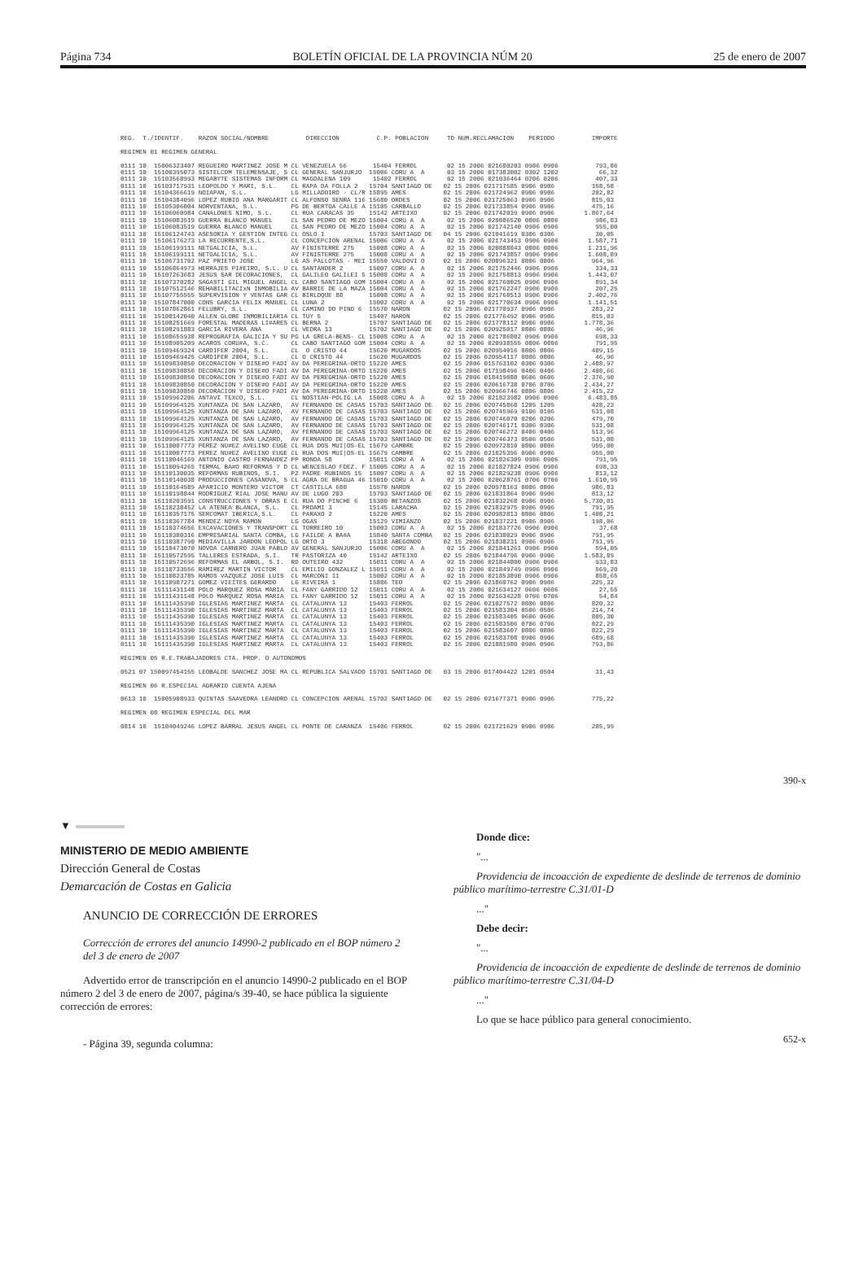Página 734 BOLETÍN OFICIAL DE LA PROVINCIA NÚM 20 25 de enero de 2007
REG.  T./IDENTIF.    RAZON SOCIAL/NOMBRE          DIRECCION          C.P. POBLACION     TD NUM.RECLAMACION    PERIODO          IMPORTE

REGIMEN 01 REGIMEN GENERAL

0111 10  15006323407 REGUEIRO MARTINEZ JOSE M CL VENEZUELA 56       15404 FERROL        02 15 2006 021680203 0906 0906          793,86
0111 10  15100395073 SISTELCOM TELEMENSAJE, S CL GENERAL SANJURJO  15006 CORU A  A      03 15 2006 017383002 0302 1202           66,32
0111 10  15103568993 MEGABYTE SISTEMAS INFORM CL MAGDALENA 109      15402 FERROL        02 15 2006 021036464 0206 0206          407,33
0111 10  15103717931 LEOPOLDO Y MARI, S.L.    CL RAPA DA FOLLA 2   15704 SANTIAGO DE   02 15 2006 021717585 0906 0906          158,58
0111 10  15104366619 NOIAPAN, S.L.            LG MILLADOIRO - CL/R 15895 AMES          02 15 2006 021724962 0906 0906          202,82
0111 10  15104384096 LOPEZ RUBIO ANA MARGARIT CL ALFONSO SENRA 116 15680 ORDES         02 15 2006 021725063 0906 0906          815,03
0111 10  15105306004 NORVENTANA, S.L.         PG DE BERTOA CALLE A 15105 CARBALLO      02 15 2006 021733854 0906 0906          475,16
0111 10  15106060984 CANALONES NIMO, S.L.     CL RUA CARACAS 35    15142 ARTEIXO       02 15 2006 021742039 0906 0906        1.867,64
0111 10  15106083519 GUERRA BLANCO MANUEL     CL SAN PEDRO DE MEZO 15004 CORU A  A      02 15 2006 020886520 0806 0806          986,83
0111 10  15106083519 GUERRA BLANCO MANUEL     CL SAN PEDRO DE MEZO 15004 CORU A  A      02 15 2006 021742140 0906 0906          955,00
0111 10  15106124743 ASESORIA Y GESTION INTEG CL OSLO 1            15703 SANTIAGO DE   04 15 2006 021041619 0306 0306           30,05
0111 10  15106176273 LA RECURRENTE,S.L.       CL CONCEPCION ARENAL 15006 CORU A  A      02 15 2006 021743453 0906 0906        1.587,71
0111 10  15106199111 NETGALICIA, S.L.         AV FINISTERRE 275    15008 CORU A  A      02 15 2006 020888843 0806 0806        1.211,96
0111 10  15106199111 NETGALICIA, S.L.         AV FINISTERRE 275    15008 CORU A  A      02 15 2006 021743857 0906 0906        1.608,89
0111 10  15106731702 PAZ PRIETO JOSE          LG AS PALLOTAS - MEI 15550 VALDOVI O     02 15 2006 020896321 0806 0806          964,96
0111 10  15106864973 HERRAJES PI#EIRO, S.L. U CL SANTANDER 2       15007 CORU A  A      02 15 2006 021752446 0906 0906          334,33
0111 10  15107263683 JESUS SAR DECORACIONES,  CL GALILEO GALILEI 5 15008 CORU A  A      02 15 2006 021758813 0906 0906        1.443,07
0111 10  15107370282 SAGASTI GIL MIGUEL ANGEL CL CABO SANTIAGO GOM 15004 CORU A  A      02 15 2006 021760025 0906 0906          891,34
0111 10  15107512146 REHABILITACIxN INMOBILIA AV BARRIE DE LA MAZA 15004 CORU A  A      02 15 2006 021762247 0906 0906          207,25
0111 10  15107755555 SUPERVISION Y VENTAS GAR CL BIRLOQUE 88       15008 CORU A  A      02 15 2006 021768513 0906 0906        2.402,76
0111 10  15107847000 CONS GARCIA FELIX MANUEL CL LUNA 2            15002 CORU A  A      02 15 2006 021770634 0906 0906        1.141,51
0111 10  15107862861 FELUBRY, S.L.            CL CAMINO DO PINO 6  15570 NARON         02 15 2006 021770937 0906 0906          283,22
0111 10  15108142040 ALLEN GLOBE INMOBILIARIA CL TUY 5             15407 NARON         02 15 2006 021776492 0906 0906          815,03
0111 10  15108251669 FORESTAL MADERAS LI#ARES CL BERNA 2           15707 SANTIAGO DE   02 15 2006 021778112 0906 0906        1.778,36
0111 10  15108291883 GARCIA RIVERA ANA        CL VEDRA 13          15702 SANTIAGO DE   02 15 2006 020925017 0806 0806           46,96
0111 10  15108655938 REPROGRAFIA GALICIA Y SU PG LA GRELA-BENS- CL 15008 CORU A  A      02 15 2006 021786802 0906 0906          698,33
0111 10  15108905209 ACAROS CORU#A, S.C.      CL CABO SANTIAGO GOM 15004 CORU A  A      02 15 2006 020938555 0806 0806          791,95
0111 10  15109469324 CARDIFER 2004, S.L.      CL  O CRISTO 44      15620 MUGARDOS      02 15 2006 020954016 0806 0806          409,15
0111 10  15109469425 CARDIFER 2004, S.L.      CL O CRISTO 44       15620 MUGARDOS      02 15 2006 020954117 0806 0806           46,96
0111 10  15109830850 DECORACION Y DISE#O FADI AV DA PEREGRINA-ORTO 15220 AMES          02 15 2006 015763102 0306 0306        2.488,97
0111 10  15109830850 DECORACION Y DISE#O FADI AV DA PEREGRINA-ORTO 15220 AMES          02 15 2006 017198496 0406 0406        2.408,66
0111 10  15109830850 DECORACION Y DISE#O FADI AV DA PEREGRINA-ORTO 15220 AMES          02 15 2006 018419080 0606 0606        2.376,90
0111 10  15109830850 DECORACION Y DISE#O FADI AV DA PEREGRINA-ORTO 15220 AMES          02 15 2006 020616738 0706 0706        2.434,27
0111 10  15109830850 DECORACION Y DISE#O FADI AV DA PEREGRINA-ORTO 15220 AMES          02 15 2006 020966746 0806 0806        2.415,22
0111 10  15109962206 ANTAVI TEXCO, S.L.       CL NOSTIAN-POLIG.LA  15008 CORU A  A      02 15 2006 021823982 0906 0906        6.483,85
0111 10  15109964125 XUNTANZA DE SAN LAZARO,  AV FERNANDO DE CASAS 15703 SANTIAGO DE   02 15 2006 020745868 1205 1205          428,23
0111 10  15109964125 XUNTANZA DE SAN LAZARO,  AV FERNANDO DE CASAS 15703 SANTIAGO DE   02 15 2006 020745969 0106 0106          531,08
0111 10  15109964125 XUNTANZA DE SAN LAZARO,  AV FERNANDO DE CASAS 15703 SANTIAGO DE   02 15 2006 020746070 0206 0206          479,70
0111 10  15109964125 XUNTANZA DE SAN LAZARO,  AV FERNANDO DE CASAS 15703 SANTIAGO DE   02 15 2006 020746171 0306 0306          531,08
0111 10  15109964125 XUNTANZA DE SAN LAZARO,  AV FERNANDO DE CASAS 15703 SANTIAGO DE   02 15 2006 020746272 0406 0406          513,96
0111 10  15109964125 XUNTANZA DE SAN LAZARO,  AV FERNANDO DE CASAS 15703 SANTIAGO DE   02 15 2006 020746373 0506 0506          531,08
0111 10  15110007773 PEREZ NU#EZ AVELINO EUGE CL RUA DOS MUI|OS-EL 15679 CAMBRE        02 15 2006 020972810 0806 0806          955,00
0111 10  15110007773 PEREZ NU#EZ AVELINO EUGE CL RUA DOS MUI|OS-EL 15679 CAMBRE        02 15 2006 021825396 0906 0906          955,00
0111 10  15110046169 ANTONIO CASTRO FERNANDEZ PP RONDA 58          15011 CORU A  A      02 15 2006 021826309 0906 0906          791,95
0111 10  15110094265 TERMAL BA#O REFORMAS Y D CL WENCESLAO FDEZ. F 15005 CORU A  A      02 15 2006 021827824 0906 0906          698,33
0111 10  15110130035 REFORMAS RUBINOS, S.I.   PZ PADRE RUBINOS 15  15007 CORU A  A      02 15 2006 021829238 0906 0906          813,12
0111 10  15110140038 PRODUCCIONES CASANOVA, S CL AGRA DE BRAGUA 46 15010 CORU A  A      02 15 2006 020628761 0706 0706        1.610,95
0111 10  15110164589 APARICIO MONTERO VICTOR  CT CASTILLA 680      15570 NARON         02 15 2006 020978163 0806 0806          986,83
0111 10  15110198844 RODRIGUEZ RIAL JOSE MANU AV DE LUGO 203       15703 SANTIAGO DE   02 15 2006 021831864 0906 0906          813,12
0111 10  15110203591 CONSTRUCCIONES Y OBRAS E CL RUA DO PINCHE 6   15300 BETANZOS      02 15 2006 021832268 0906 0906        5.730,01
0111 10  15110238452 LA ATENEA BLANCA, S.L.   CL PROAMI 3          15145 LARACHA       02 15 2006 021832975 0906 0906          791,95
0111 10  15110357175 SERCOMAT IBERICA,S.L.    CL PARAXO 2          15220 AMES          02 15 2006 020982813 0806 0806        1.408,21
0111 10  15110367784 MENDEZ NOYA RAMON        LG OGAS              15129 VIMIANZO      02 15 2006 021837221 0906 0906          198,06
0111 10  15110374656 EXCAVACIONES Y TRANSPORT CL TORREIRO 10       15003 CORU A  A      02 15 2006 021837726 0906 0906           37,68
0111 10  15110380316 EMPRESARIAL SANTA COMBA, LG FAILDE A BA#A     15840 SANTA COMBA   02 15 2006 021838029 0906 0906          791,95
0111 10  15110387790 MEDIAVILLA JARDON LEOPOL LG ORTO 3            15318 ABEGONDO      02 15 2006 021838231 0906 0906          791,95
0111 10  15110473070 NOVOA CARNERO JUAN PABLO AV GENERAL SANJURJO  15006 CORU A  A      02 15 2006 021841261 0906 0906          594,05
0111 10  15110572595 TALLERES ESTRADA, S.I.   TR PASTORIZA 40      15142 ARTEIXO       02 15 2006 021844796 0906 0906        1.583,89
0111 10  15110572696 REFORMAS EL ARBOL, S.I.  RD OUTEIRO 432       15011 CORU A  A      02 15 2006 021844800 0906 0906          933,83
0111 10  15110733556 RAMIREZ MARTIN VICTOR    CL EMILIO GONZALEZ L 15011 CORU A  A      02 15 2006 021849749 0906 0906          569,20
0111 10  15110823785 RAMOS VAZQUEZ JOSE LUIS  CL MARCONI 11        15002 CORU A  A      02 15 2006 021853890 0906 0906          858,65
0111 10  15110987271 GOMEZ VIEITES GERARDO    LG RIVEIRA 1         15886 TEO           02 15 2006 021860762 0906 0906          225,32
0111 10  15111431148 POLO MARQUEZ ROSA MARIA  CL FANY GARRIDO 12   15011 CORU A  A      02 15 2006 021634127 0606 0606           27,55
0111 10  15111431148 POLO MARQUEZ ROSA MARIA  CL FANY GARRIDO 12   15011 CORU A  A      02 15 2006 021634228 0706 0706           54,84
0111 10  15111435390 IGLESIAS MARTINEZ MARTA  CL CATALUNYA 13      15403 FERROL        02 15 2006 021027572 0806 0806          820,32
0111 10  15111435390 IGLESIAS MARTINEZ MARTA  CL CATALUNYA 13      15403 FERROL        02 15 2006 021583304 0506 0506          214,74
0111 10  15111435390 IGLESIAS MARTINEZ MARTA  CL CATALUNYA 13      15403 FERROL        02 15 2006 021583405 0606 0606          805,30
0111 10  15111435390 IGLESIAS MARTINEZ MARTA  CL CATALUNYA 13      15403 FERROL        02 15 2006 021583506 0706 0706          822,29
0111 10  15111435390 IGLESIAS MARTINEZ MARTA  CL CATALUNYA 13      15403 FERROL        02 15 2006 021583607 0806 0806          822,29
0111 10  15111435390 IGLESIAS MARTINEZ MARTA  CL CATALUNYA 13      15403 FERROL        02 15 2006 021583708 0906 0906          689,68
0111 10  15111435390 IGLESIAS MARTINEZ MARTA  CL CATALUNYA 13      15403 FERROL        02 15 2006 021881980 0906 0906          793,86

REGIMEN 05 R.E.TRABAJADORES CTA. PROP. O AUTONOMOS

0521 07 150097454155 LEOBALDE SANCHEZ JOSE MA CL REPUBLICA SALVADO 15701 SANTIAGO DE   03 15 2006 017404422 1201 0504           31,43

REGIMEN 06 R.ESPECIAL AGRARIO CUENTA AJENA

0613 10  15005908933 QUINTAS SAAVEDRA LEANDRO CL CONCEPCION ARENAL 15702 SANTIAGO DE   02 15 2006 021677371 0906 0906          775,22

REGIMEN 08 REGIMEN ESPECIAL DEL MAR

0814 10  15104049246 LOPEZ BARRAL JESUS ANGEL CL PONTE DE CARANZA  15406 FERROL        02 15 2006 021721629 0906 0906          205,99
390-x
▼
MINISTERIO DE MEDIO AMBIENTE
Dirección General de Costas
Demarcación de Costas en Galicia
ANUNCIO DE CORRECCIÓN DE ERRORES
Corrección de errores del anuncio 14990-2 publicado en el BOP número 2 del 3 de enero de 2007
Advertido error de transcripción en el anuncio 14990-2 publicado en el BOP número 2 del 3 de enero de 2007, página/s 39-40, se hace pública la siguiente corrección de errores:
- Página 39, segunda columna:
Donde dice:
"...
Providencia de incoacción de expediente de deslinde de terrenos de dominio público marítimo-terrestre C.31/01-D
..."
Debe decir:
"...
Providencia de incoacción de expediente de deslinde de terrenos de dominio público marítimo-terrestre C.31/04-D
..."
Lo que se hace público para general conocimiento.
652-x